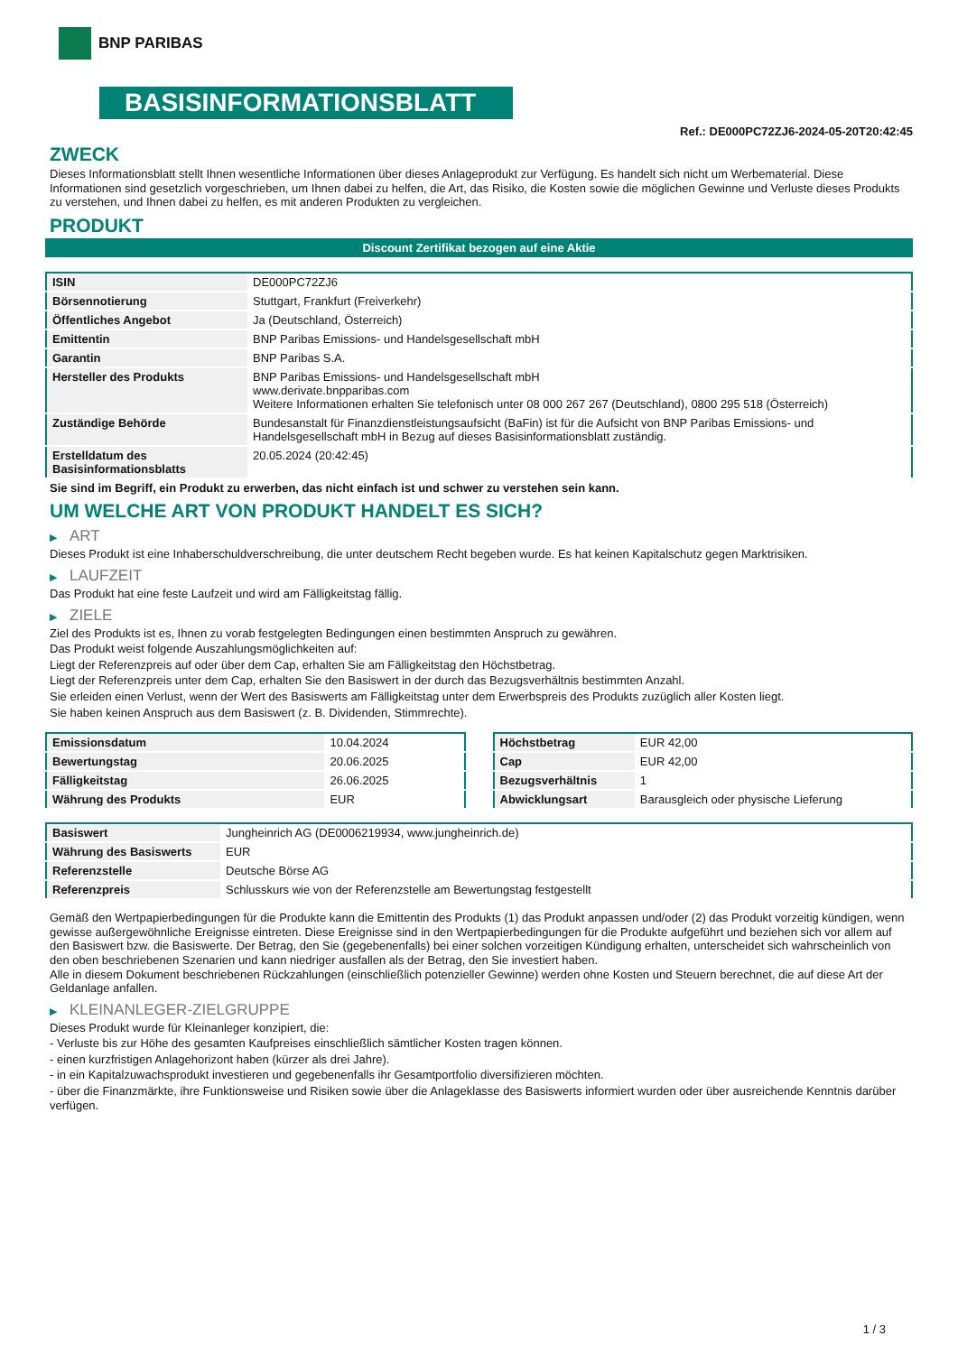BNP PARIBAS
BASISINFORMATIONSBLATT
Ref.: DE000PC72ZJ6-2024-05-20T20:42:45
ZWECK
Dieses Informationsblatt stellt Ihnen wesentliche Informationen über dieses Anlageprodukt zur Verfügung. Es handelt sich nicht um Werbematerial. Diese Informationen sind gesetzlich vorgeschrieben, um Ihnen dabei zu helfen, die Art, das Risiko, die Kosten sowie die möglichen Gewinne und Verluste dieses Produkts zu verstehen, und Ihnen dabei zu helfen, es mit anderen Produkten zu vergleichen.
PRODUKT
Discount Zertifikat bezogen auf eine Aktie
| ISIN | DE000PC72ZJ6 |
| Börsennotierung | Stuttgart, Frankfurt (Freiverkehr) |
| Öffentliches Angebot | Ja (Deutschland, Österreich) |
| Emittentin | BNP Paribas Emissions- und Handelsgesellschaft mbH |
| Garantin | BNP Paribas S.A. |
| Hersteller des Produkts | BNP Paribas Emissions- und Handelsgesellschaft mbH www.derivate.bnpparibas.com Weitere Informationen erhalten Sie telefonisch unter 08 000 267 267 (Deutschland), 0800 295 518 (Österreich) |
| Zuständige Behörde | Bundesanstalt für Finanzdienstleistungsaufsicht (BaFin) ist für die Aufsicht von BNP Paribas Emissions- und Handelsgesellschaft mbH in Bezug auf dieses Basisinformationsblatt zuständig. |
| Erstelldatum des Basisinformationsblatts | 20.05.2024 (20:42:45) |
Sie sind im Begriff, ein Produkt zu erwerben, das nicht einfach ist und schwer zu verstehen sein kann.
UM WELCHE ART VON PRODUKT HANDELT ES SICH?
▶ ART
Dieses Produkt ist eine Inhaberschuldverschreibung, die unter deutschem Recht begeben wurde. Es hat keinen Kapitalschutz gegen Marktrisiken.
▶ LAUFZEIT
Das Produkt hat eine feste Laufzeit und wird am Fälligkeitstag fällig.
▶ ZIELE
Ziel des Produkts ist es, Ihnen zu vorab festgelegten Bedingungen einen bestimmten Anspruch zu gewähren.
Das Produkt weist folgende Auszahlungsmöglichkeiten auf:
Liegt der Referenzpreis auf oder über dem Cap, erhalten Sie am Fälligkeitstag den Höchstbetrag.
Liegt der Referenzpreis unter dem Cap, erhalten Sie den Basiswert in der durch das Bezugsverhältnis bestimmten Anzahl.
Sie erleiden einen Verlust, wenn der Wert des Basiswerts am Fälligkeitstag unter dem Erwerbspreis des Produkts zuzüglich aller Kosten liegt.
Sie haben keinen Anspruch aus dem Basiswert (z. B. Dividenden, Stimmrechte).
| Emissionsdatum | 10.04.2024 |
| Bewertungstag | 20.06.2025 |
| Fälligkeitstag | 26.06.2025 |
| Währung des Produkts | EUR |
| Höchstbetrag | EUR 42,00 |
| Cap | EUR 42,00 |
| Bezugsverhältnis | 1 |
| Abwicklungsart | Barausgleich oder physische Lieferung |
| Basiswert | Jungheinrich AG (DE0006219934, www.jungheinrich.de) |
| Währung des Basiswerts | EUR |
| Referenzstelle | Deutsche Börse AG |
| Referenzpreis | Schlusskurs wie von der Referenzstelle am Bewertungstag festgestellt |
Gemäß den Wertpapierbedingungen für die Produkte kann die Emittentin des Produkts (1) das Produkt anpassen und/oder (2) das Produkt vorzeitig kündigen, wenn gewisse außergewöhnliche Ereignisse eintreten. Diese Ereignisse sind in den Wertpapierbedingungen für die Produkte aufgeführt und beziehen sich vor allem auf den Basiswert bzw. die Basiswerte. Der Betrag, den Sie (gegebenenfalls) bei einer solchen vorzeitigen Kündigung erhalten, unterscheidet sich wahrscheinlich von den oben beschriebenen Szenarien und kann niedriger ausfallen als der Betrag, den Sie investiert haben.
Alle in diesem Dokument beschriebenen Rückzahlungen (einschließlich potenzieller Gewinne) werden ohne Kosten und Steuern berechnet, die auf diese Art der Geldanlage anfallen.
▶ KLEINANLEGER-ZIELGRUPPE
Dieses Produkt wurde für Kleinanleger konzipiert, die:
- Verluste bis zur Höhe des gesamten Kaufpreises einschließlich sämtlicher Kosten tragen können.
- einen kurzfristigen Anlagehorizont haben (kürzer als drei Jahre).
- in ein Kapitalzuwachsprodukt investieren und gegebenenfalls ihr Gesamtportfolio diversifizieren möchten.
- über die Finanzmärkte, ihre Funktionsweise und Risiken sowie über die Anlageklasse des Basiswerts informiert wurden oder über ausreichende Kenntnis darüber verfügen.
1 / 3